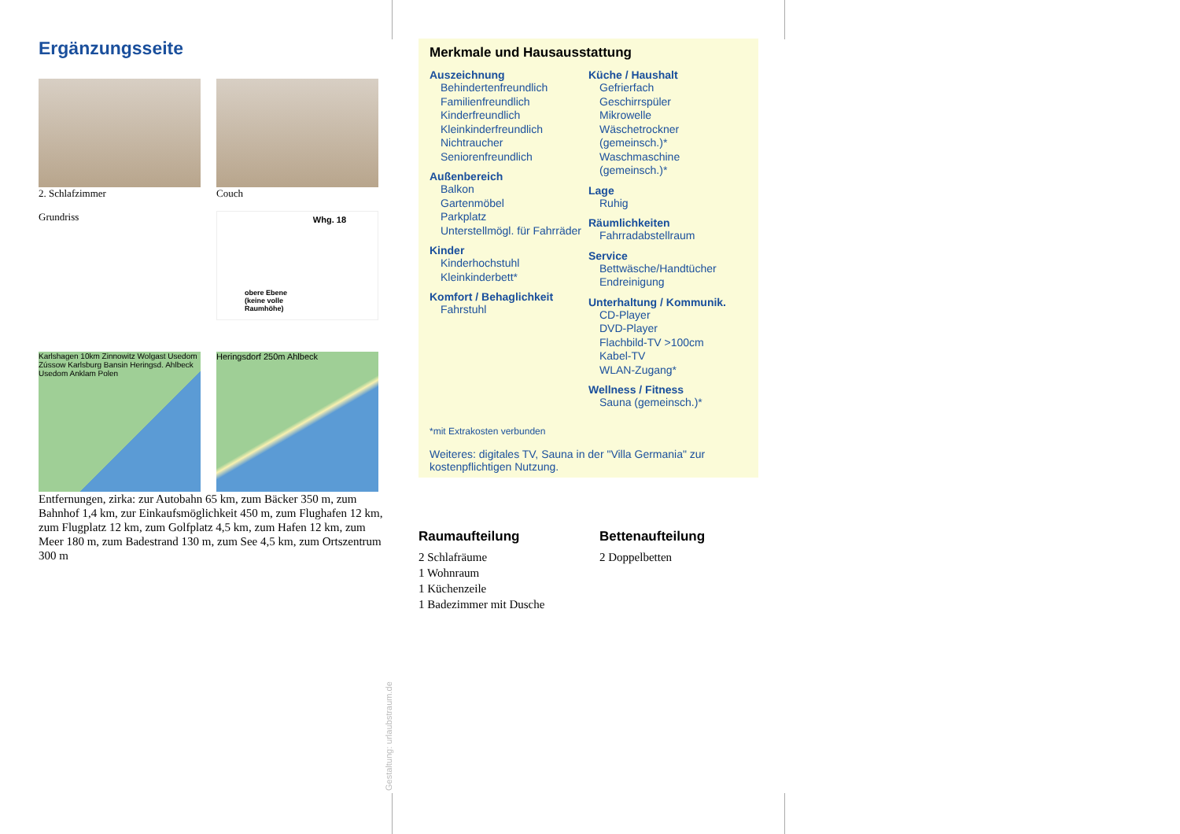Ergänzungsseite
2. Schlafzimmer Couch
Grundriss
Whg. 18
obere Ebene
(keine volle
Raumhöhe)
Karlshagen 10km Zinnowitz Wolgast Usedom Zússow Karlsburg Bansin Heringsd. Ahlbeck Usedom Anklam Polen
Heringsdorf 250m Ahlbeck
Entfernungen, zirka: zur Autobahn 65 km, zum Bäcker 350 m, zum Bahnhof 1,4 km, zur Einkaufsmöglichkeit 450 m, zum Flughafen 12 km, zum Flugplatz 12 km, zum Golfplatz 4,5 km, zum Hafen 12 km, zum Meer 180 m, zum Badestrand 130 m, zum See 4,5 km, zum Ortszentrum 300 m
Gestaltung: urlaubstraum.de
Merkmale und Hausausstattung
Auszeichnung
Behindertenfreundlich
Familienfreundlich
Kinderfreundlich
Kleinkinderfreundlich
Nichtraucher
Seniorenfreundlich
Außenbereich
Balkon
Gartenmöbel
Parkplatz
Unterstellmögl. für Fahrräder
Kinder
Kinderhochstuhl
Kleinkinderbett*
Komfort / Behaglichkeit
Fahrstuhl
Küche / Haushalt
Gefrierfach
Geschirrspüler
Mikrowelle
Wäschetrockner (gemeinsch.)*
Waschmaschine (gemeinsch.)*
Lage
Ruhig
Räumlichkeiten
Fahrradabstellraum
Service
Bettwäsche/Handtücher
Endreinigung
Unterhaltung / Kommunik.
CD-Player
DVD-Player
Flachbild-TV >100cm
Kabel-TV
WLAN-Zugang*
Wellness / Fitness
Sauna (gemeinsch.)*
*mit Extrakosten verbunden
Weiteres: digitales TV, Sauna in der "Villa Germania" zur kostenpflichtigen Nutzung.
Raumaufteilung
2 Schlafräume
1 Wohnraum
1 Küchenzeile
1 Badezimmer mit Dusche
Bettenaufteilung
2 Doppelbetten